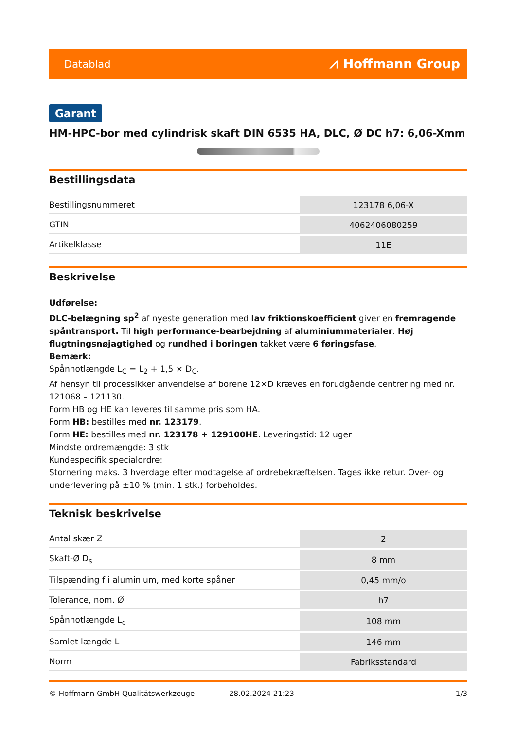Datablad ⩘ Hoffmann Group
Garant
HM-HPC-bor med cylindrisk skaft DIN 6535 HA, DLC, Ø DC h7: 6,06-Xmm
Bestillingsdata
| Bestillingsnummeret | 123178 6,06-X |
| GTIN | 4062406080259 |
| Artikelklasse | 11E |
Beskrivelse
Udførelse:
DLC-belægning sp<sup>2</sup> af nyeste generation med lav friktionskoefficient giver en fremragende spåntransport. Til high performance-bearbejdning af aluminiummaterialer. Høj flugtningsnøjagtighed og rundhed i boringen takket være 6 føringsfase.
Bemærk:
Spånnotlængde L<sub>C</sub> = L<sub>2</sub> + 1,5 × D<sub>C</sub>.
Af hensyn til processikker anvendelse af borene 12×D kræves en forudgående centrering med nr. 121068 – 121130.
Form HB og HE kan leveres til samme pris som HA.
Form HB: bestilles med nr. 123179.
Form HE: bestilles med nr. 123178 + 129100HE. Leveringstid: 12 uger
Mindste ordremængde: 3 stk
Kundespecifik specialordre:
Stornering maks. 3 hverdage efter modtagelse af ordrebekræftelsen. Tages ikke retur. Over- og underlevering på ±10 % (min. 1 stk.) forbeholdes.
Teknisk beskrivelse
| Antal skær Z | 2 |
| Skaft-Ø D<sub>s</sub> | 8 mm |
| Tilspænding f i aluminium, med korte spåner | 0,45 mm/o |
| Tolerance, nom. Ø | h7 |
| Spånnotlængde L<sub>c</sub> | 108 mm |
| Samlet længde L | 146 mm |
| Norm | Fabriksstandard |
© Hoffmann GmbH Qualitätswerkzeuge 28.02.2024 21:23 1/3